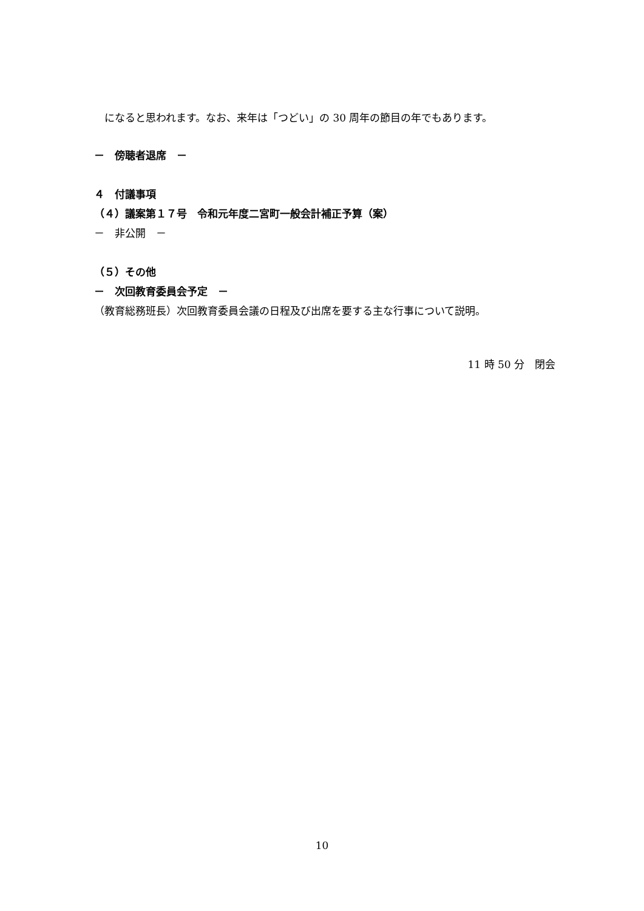になると思われます。なお、来年は「つどい」の 30 周年の節目の年でもあります。
－　傍聴者退席　－
４　付議事項
（４）議案第１７号　令和元年度二宮町一般会計補正予算（案）
－　非公開　－
（５）その他
－　次回教育委員会予定　－
（教育総務班長）次回教育委員会議の日程及び出席を要する主な行事について説明。
11 時 50 分　閉会
10